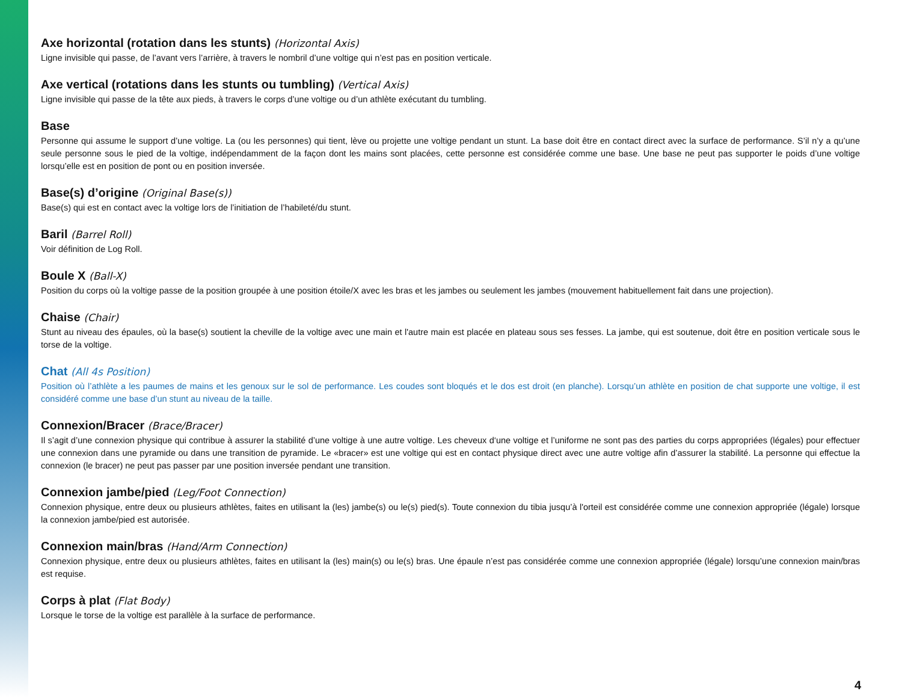Axe horizontal (rotation dans les stunts) (Horizontal Axis)
Ligne invisible qui passe, de l’avant vers l’arrière, à travers le nombril d’une voltige qui n’est pas en position verticale.
Axe vertical (rotations dans les stunts ou tumbling) (Vertical Axis)
Ligne invisible qui passe de la tête aux pieds, à travers le corps d’une voltige ou d’un athlète exécutant du tumbling.
Base
Personne qui assume le support d’une voltige. La (ou les personnes) qui tient, lève ou projette une voltige pendant un stunt. La base doit être en contact direct avec la surface de performance. S’il n’y a qu’une seule personne sous le pied de la voltige, indépendamment de la façon dont les mains sont placées, cette personne est considérée comme une base. Une base ne peut pas supporter le poids d’une voltige lorsqu’elle est en position de pont ou en position inversée.
Base(s) d’origine (Original Base(s))
Base(s) qui est en contact avec la voltige lors de l’initiation de l’habileté/du stunt.
Baril (Barrel Roll)
Voir définition de Log Roll.
Boule X (Ball-X)
Position du corps où la voltige passe de la position groupée à une position étoile/X avec les bras et les jambes ou seulement les jambes (mouvement habituellement fait dans une projection).
Chaise (Chair)
Stunt au niveau des épaules, où la base(s) soutient la cheville de la voltige avec une main et l'autre main est placée en plateau sous ses fesses. La jambe, qui est soutenue, doit être en position verticale sous le torse de la voltige.
Chat (All 4s Position)
Position où l’athlète a les paumes de mains et les genoux sur le sol de performance. Les coudes sont bloqués et le dos est droit (en planche). Lorsqu’un athlète en position de chat supporte une voltige, il est considéré comme une base d’un stunt au niveau de la taille.
Connexion/Bracer (Brace/Bracer)
Il s’agit d’une connexion physique qui contribue à assurer la stabilité d’une voltige à une autre voltige. Les cheveux d‘une voltige et l’uniforme ne sont pas des parties du corps appropriées (légales) pour effectuer une connexion dans une pyramide ou dans une transition de pyramide. Le «bracer» est une voltige qui est en contact physique direct avec une autre voltige afin d’assurer la stabilité. La personne qui effectue la connexion (le bracer) ne peut pas passer par une position inversée pendant une transition.
Connexion jambe/pied (Leg/Foot Connection)
Connexion physique, entre deux ou plusieurs athlètes, faites en utilisant la (les) jambe(s) ou le(s) pied(s). Toute connexion du tibia jusqu’à l'orteil est considérée comme une connexion appropriée (légale) lorsque la connexion jambe/pied est autorisée.
Connexion main/bras (Hand/Arm Connection)
Connexion physique, entre deux ou plusieurs athlètes, faites en utilisant la (les) main(s) ou le(s) bras. Une épaule n’est pas considérée comme une connexion appropriée (légale) lorsqu’une connexion main/bras est requise.
Corps à plat (Flat Body)
Lorsque le torse de la voltige est parallèle à la surface de performance.
4